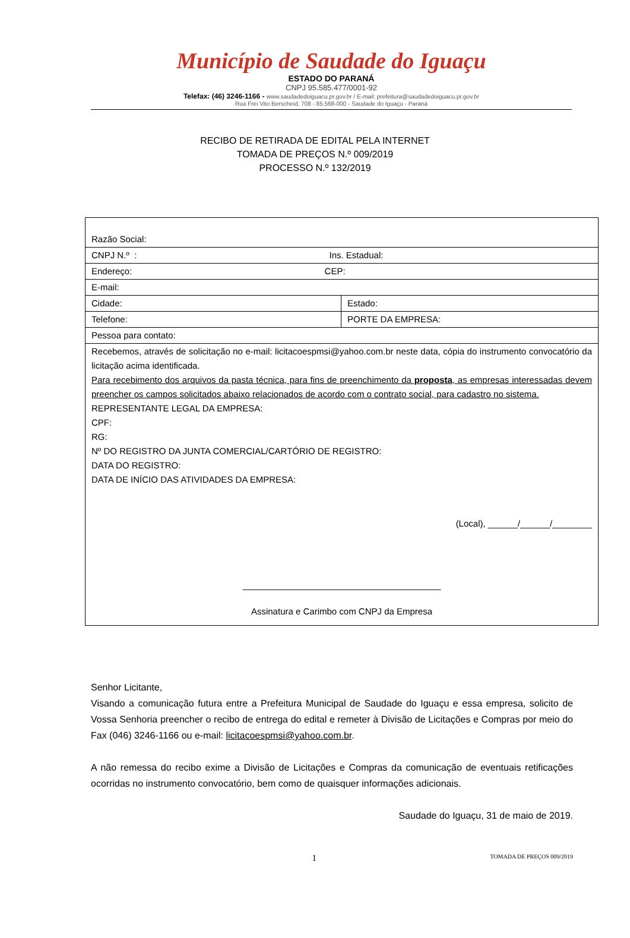Município de Saudade do Iguaçu
ESTADO DO PARANÁ
CNPJ 95.585.477/0001-92
Telefax: (46) 3246-1166 - www.saudadedoiguacu.pr.gov.br / E-mail: prefeitura@saudadedoiguacu.pr.gov.br
Rua Frei Vito Berscheid, 708 - 85.568-000 - Saudade do Iguaçu - Paraná
RECIBO DE RETIRADA DE EDITAL PELA INTERNET
TOMADA DE PREÇOS N.º 009/2019
PROCESSO N.º 132/2019
| Razão Social: | |
| CNPJ N.º : Ins. Estadual: | |
| Endereço: CEP: | |
| E-mail: | |
| Cidade: | Estado: |
| Telefone: | PORTE DA EMPRESA: |
| Pessoa para contato: | |
| Recebemos, através de solicitação no e-mail: licitacoespmsi@yahoo.com.br neste data, cópia do instrumento convocatório da licitação acima identificada. Para recebimento dos arquivos da pasta técnica, para fins de preenchimento da proposta , as empresas interessadas devem preencher os campos solicitados abaixo relacionados de acordo com o contrato social, para cadastro no sistema. REPRESENTANTE LEGAL DA EMPRESA: CPF: RG: Nº DO REGISTRO DA JUNTA COMERCIAL/CARTÓRIO DE REGISTRO: DATA DO REGISTRO: DATA DE INÍCIO DAS ATIVIDADES DA EMPRESA: (Local), ______/______/________ ________________________________________ Assinatura e Carimbo com CNPJ da Empresa | |
Senhor Licitante,
Visando a comunicação futura entre a Prefeitura Municipal de Saudade do Iguaçu e essa empresa, solicito de Vossa Senhoria preencher o recibo de entrega do edital e remeter à Divisão de Licitações e Compras por meio do Fax (046) 3246-1166 ou e-mail: licitacoespmsi@yahoo.com.br.
A não remessa do recibo exime a Divisão de Licitações e Compras da comunicação de eventuais retificações ocorridas no instrumento convocatório, bem como de quaisquer informações adicionais.
Saudade do Iguaçu, 31 de maio de 2019.
1 TOMADA DE PREÇOS 009/2019